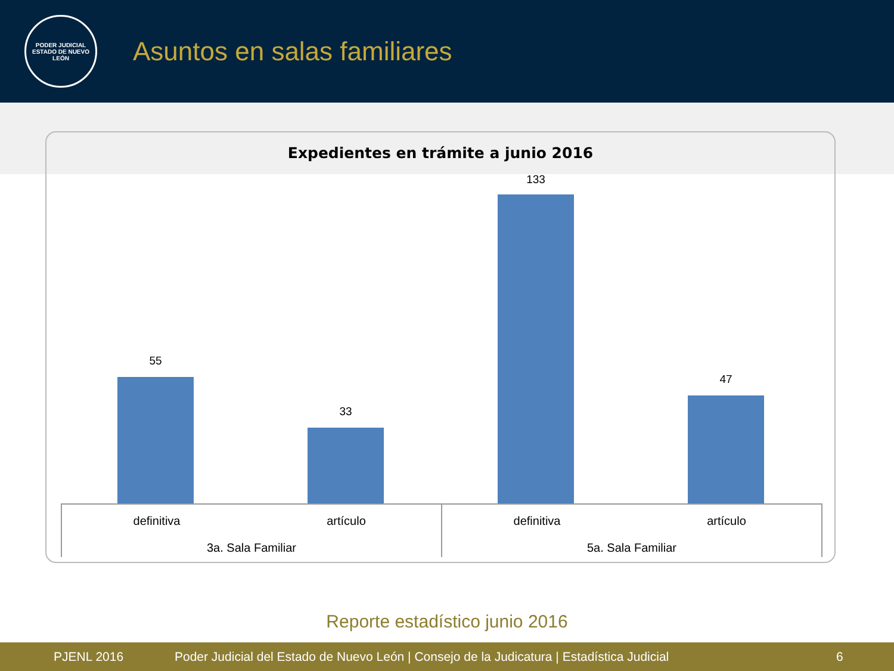PODER JUDICIAL
ESTADO DE NUEVO LEÓN
Asuntos en salas familiares
Expedientes en trámite a junio 2016
55
33
133
47
definitiva artículo
3a. Sala Familiar
definitiva artículo
5a. Sala Familiar
Reporte estadístico junio 2016
PJENL 2016 Poder Judicial del Estado de Nuevo León | Consejo de la Judicatura | Estadística Judicial 6